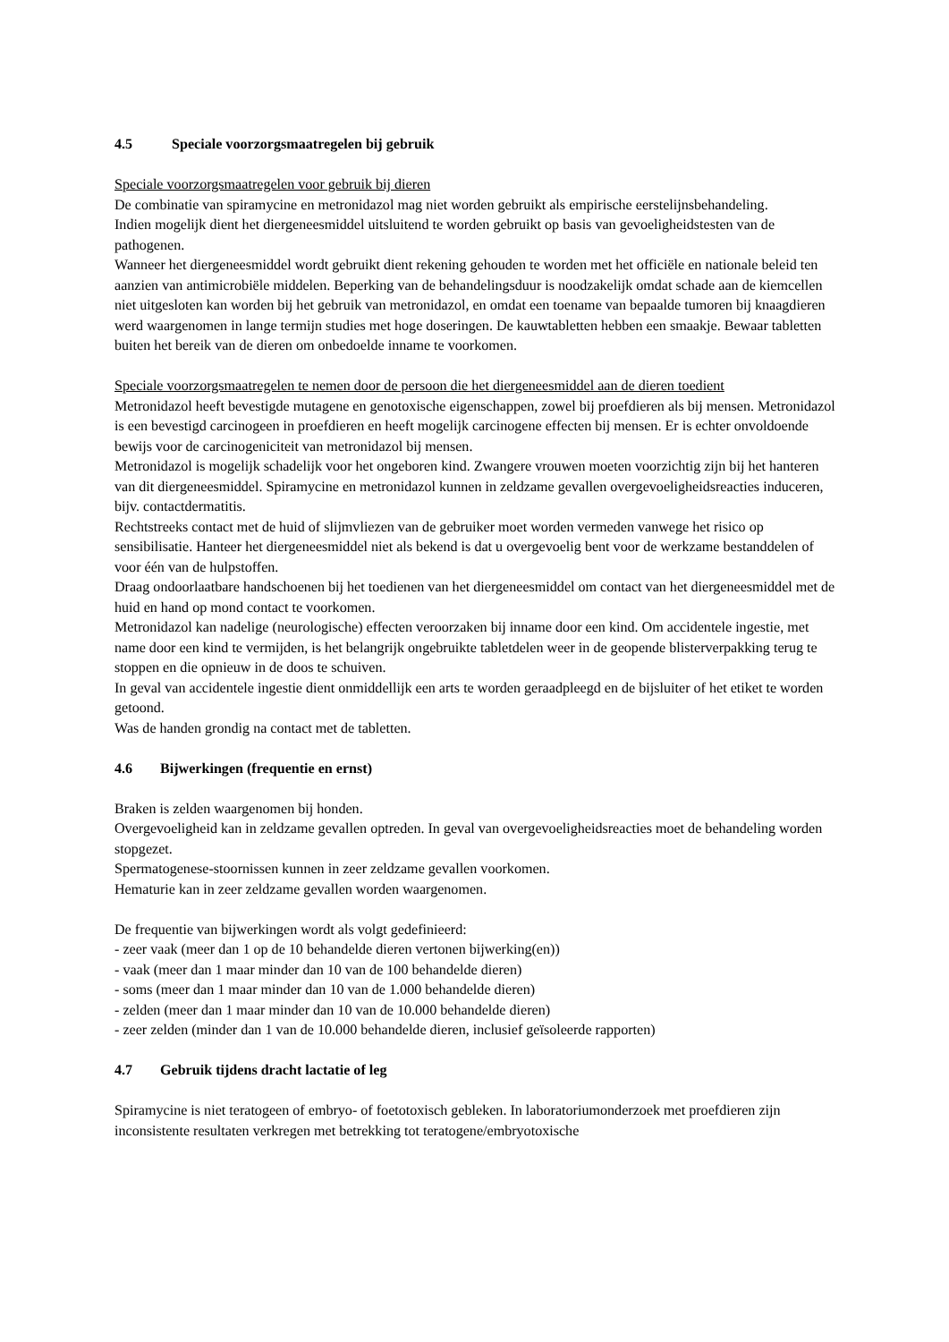4.5 Speciale voorzorgsmaatregelen bij gebruik
Speciale voorzorgsmaatregelen voor gebruik bij dieren
De combinatie van spiramycine en metronidazol mag niet worden gebruikt als empirische eerstelijnsbehandeling.
Indien mogelijk dient het diergeneesmiddel uitsluitend te worden gebruikt op basis van gevoeligheidstesten van de pathogenen.
Wanneer het diergeneesmiddel wordt gebruikt dient rekening gehouden te worden met het officiële en nationale beleid ten aanzien van antimicrobiële middelen. Beperking van de behandelingsduur is noodzakelijk omdat schade aan de kiemcellen niet uitgesloten kan worden bij het gebruik van metronidazol, en omdat een toename van bepaalde tumoren bij knaagdieren werd waargenomen in lange termijn studies met hoge doseringen. De kauwtabletten hebben een smaakje. Bewaar tabletten buiten het bereik van de dieren om onbedoelde inname te voorkomen.
Speciale voorzorgsmaatregelen te nemen door de persoon die het diergeneesmiddel aan de dieren toedient
Metronidazol heeft bevestigde mutagene en genotoxische eigenschappen, zowel bij proefdieren als bij mensen. Metronidazol is een bevestigd carcinogeen in proefdieren en heeft mogelijk carcinogene effecten bij mensen. Er is echter onvoldoende bewijs voor de carcinogeniciteit van metronidazol bij mensen.
Metronidazol is mogelijk schadelijk voor het ongeboren kind. Zwangere vrouwen moeten voorzichtig zijn bij het hanteren van dit diergeneesmiddel. Spiramycine en metronidazol kunnen in zeldzame gevallen overgevoeligheidsreacties induceren, bijv. contactdermatitis.
Rechtstreeks contact met de huid of slijmvliezen van de gebruiker moet worden vermeden vanwege het risico op sensibilisatie. Hanteer het diergeneesmiddel niet als bekend is dat u overgevoelig bent voor de werkzame bestanddelen of voor één van de hulpstoffen.
Draag ondoorlaatbare handschoenen bij het toedienen van het diergeneesmiddel om contact van het diergeneesmiddel met de huid en hand op mond contact te voorkomen.
Metronidazol kan nadelige (neurologische) effecten veroorzaken bij inname door een kind. Om accidentele ingestie, met name door een kind te vermijden, is het belangrijk ongebruikte tabletdelen weer in de geopende blisterverpakking terug te stoppen en die opnieuw in de doos te schuiven.
In geval van accidentele ingestie dient onmiddellijk een arts te worden geraadpleegd en de bijsluiter of het etiket te worden getoond.
Was de handen grondig na contact met de tabletten.
4.6 Bijwerkingen (frequentie en ernst)
Braken is zelden waargenomen bij honden.
Overgevoeligheid kan in zeldzame gevallen optreden. In geval van overgevoeligheidsreacties moet de behandeling worden stopgezet.
Spermatogenese-stoornissen kunnen in zeer zeldzame gevallen voorkomen.
Hematurie kan in zeer zeldzame gevallen worden waargenomen.
De frequentie van bijwerkingen wordt als volgt gedefinieerd:
- zeer vaak (meer dan 1 op de 10 behandelde dieren vertonen bijwerking(en))
- vaak (meer dan 1 maar minder dan 10 van de 100 behandelde dieren)
- soms (meer dan 1 maar minder dan 10 van de 1.000 behandelde dieren)
- zelden (meer dan 1 maar minder dan 10 van de 10.000 behandelde dieren)
- zeer zelden (minder dan 1 van de 10.000 behandelde dieren, inclusief geïsoleerde rapporten)
4.7 Gebruik tijdens dracht lactatie of leg
Spiramycine is niet teratogeen of embryo- of foetotoxisch gebleken. In laboratoriumonderzoek met proefdieren zijn inconsistente resultaten verkregen met betrekking tot teratogene/embryotoxische